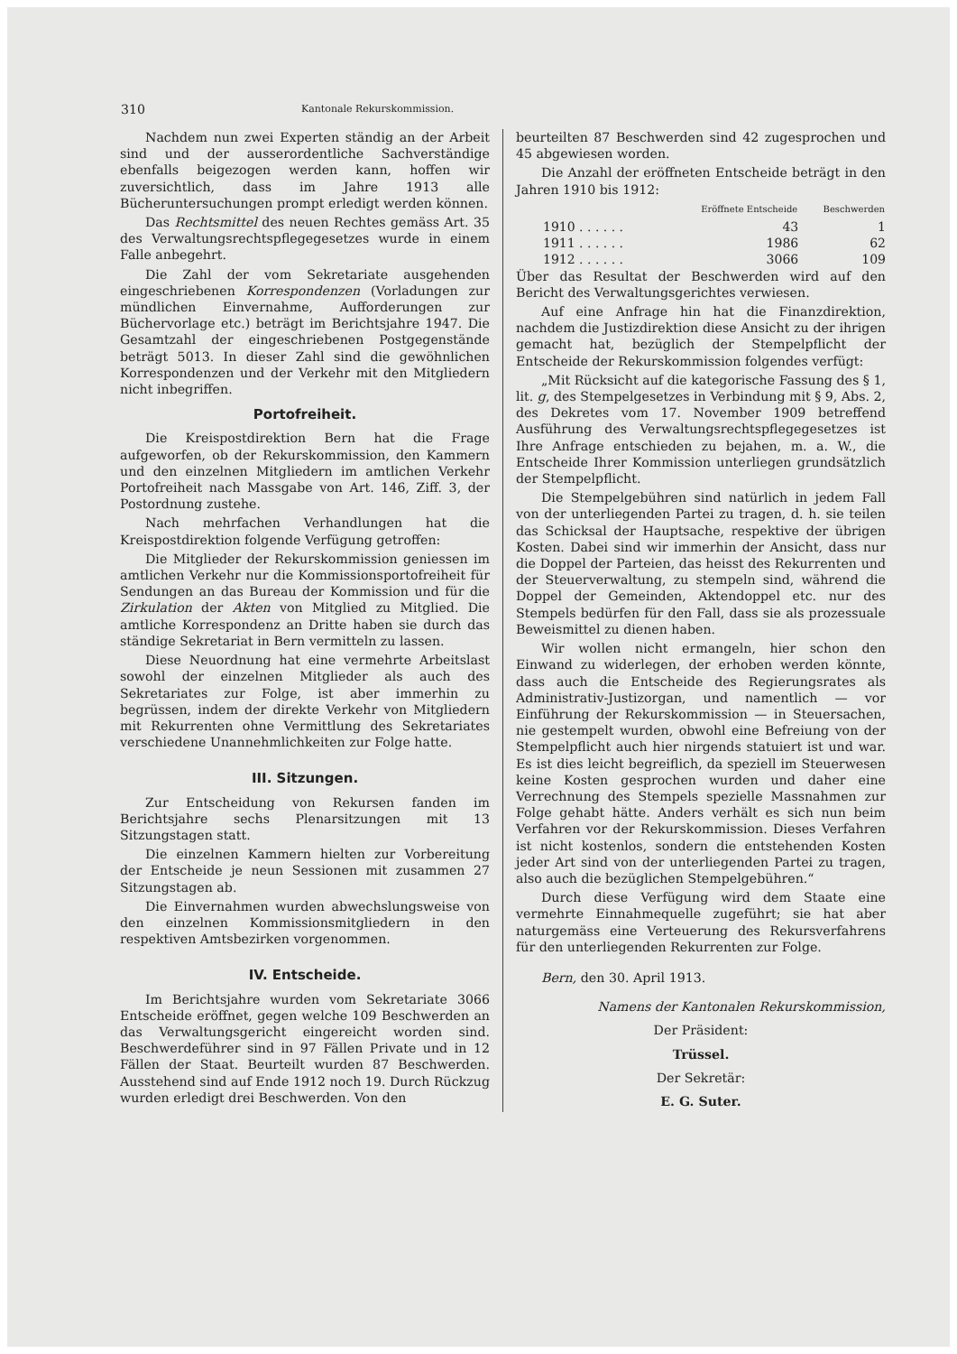310 Kantonale Rekurskommission.
Nachdem nun zwei Experten ständig an der Arbeit sind und der ausserordentliche Sachverständige ebenfalls beigezogen werden kann, hoffen wir zuversichtlich, dass im Jahre 1913 alle Bücheruntersuchungen prompt erledigt werden können.
Das Rechtsmittel des neuen Rechtes gemäss Art. 35 des Verwaltungsrechtspflegegesetzes wurde in einem Falle anbegehrt.
Die Zahl der vom Sekretariate ausgehenden eingeschriebenen Korrespondenzen (Vorladungen zur mündlichen Einvernahme, Aufforderungen zur Büchervorlage etc.) beträgt im Berichtsjahre 1947. Die Gesamtzahl der eingeschriebenen Postgegenstände beträgt 5013. In dieser Zahl sind die gewöhnlichen Korrespondenzen und der Verkehr mit den Mitgliedern nicht inbegriffen.
Portofreiheit.
Die Kreispostdirektion Bern hat die Frage aufgeworfen, ob der Rekurskommission, den Kammern und den einzelnen Mitgliedern im amtlichen Verkehr Portofreiheit nach Massgabe von Art. 146, Ziff. 3, der Postordnung zustehe.
Nach mehrfachen Verhandlungen hat die Kreispostdirektion folgende Verfügung getroffen:
Die Mitglieder der Rekurskommission geniessen im amtlichen Verkehr nur die Kommissionsportofreiheit für Sendungen an das Bureau der Kommission und für die Zirkulation der Akten von Mitglied zu Mitglied. Die amtliche Korrespondenz an Dritte haben sie durch das ständige Sekretariat in Bern vermitteln zu lassen.
Diese Neuordnung hat eine vermehrte Arbeitslast sowohl der einzelnen Mitglieder als auch des Sekretariates zur Folge, ist aber immerhin zu begrüssen, indem der direkte Verkehr von Mitgliedern mit Rekurrenten ohne Vermittlung des Sekretariates verschiedene Unannehmlichkeiten zur Folge hatte.
III. Sitzungen.
Zur Entscheidung von Rekursen fanden im Berichtsjahre sechs Plenarsitzungen mit 13 Sitzungstagen statt.
Die einzelnen Kammern hielten zur Vorbereitung der Entscheide je neun Sessionen mit zusammen 27 Sitzungstagen ab.
Die Einvernahmen wurden abwechslungsweise von den einzelnen Kommissionsmitgliedern in den respektiven Amtsbezirken vorgenommen.
IV. Entscheide.
Im Berichtsjahre wurden vom Sekretariate 3066 Entscheide eröffnet, gegen welche 109 Beschwerden an das Verwaltungsgericht eingereicht worden sind. Beschwerdeführer sind in 97 Fällen Private und in 12 Fällen der Staat. Beurteilt wurden 87 Beschwerden. Ausstehend sind auf Ende 1912 noch 19. Durch Rückzug wurden erledigt drei Beschwerden. Von den
beurteilten 87 Beschwerden sind 42 zugesprochen und 45 abgewiesen worden.
Die Anzahl der eröffneten Entscheide beträgt in den Jahren 1910 bis 1912:
| | Eröffnete Entscheide | Beschwerden |
| --- | --- | --- |
| 1910 . . . . . . | 43 | 1 |
| 1911 . . . . . . | 1986 | 62 |
| 1912 . . . . . . | 3066 | 109 |
Über das Resultat der Beschwerden wird auf den Bericht des Verwaltungsgerichtes verwiesen.
Auf eine Anfrage hin hat die Finanzdirektion, nachdem die Justizdirektion diese Ansicht zu der ihrigen gemacht hat, bezüglich der Stempelpflicht der Entscheide der Rekurskommission folgendes verfügt:
„Mit Rücksicht auf die kategorische Fassung des § 1, lit. g, des Stempelgesetzes in Verbindung mit § 9, Abs. 2, des Dekretes vom 17. November 1909 betreffend Ausführung des Verwaltungsrechtspflegegesetzes ist Ihre Anfrage entschieden zu bejahen, m. a. W., die Entscheide Ihrer Kommission unterliegen grundsätzlich der Stempelpflicht.
Die Stempelgebühren sind natürlich in jedem Fall von der unterliegenden Partei zu tragen, d. h. sie teilen das Schicksal der Hauptsache, respektive der übrigen Kosten. Dabei sind wir immerhin der Ansicht, dass nur die Doppel der Parteien, das heisst des Rekurrenten und der Steuerverwaltung, zu stempeln sind, während die Doppel der Gemeinden, Aktendoppel etc. nur des Stempels bedürfen für den Fall, dass sie als prozessuale Beweismittel zu dienen haben.
Wir wollen nicht ermangeln, hier schon den Einwand zu widerlegen, der erhoben werden könnte, dass auch die Entscheide des Regierungsrates als Administrativ-Justizorgan, und namentlich — vor Einführung der Rekurskommission — in Steuersachen, nie gestempelt wurden, obwohl eine Befreiung von der Stempelpflicht auch hier nirgends statuiert ist und war. Es ist dies leicht begreiflich, da speziell im Steuerwesen keine Kosten gesprochen wurden und daher eine Verrechnung des Stempels spezielle Massnahmen zur Folge gehabt hätte. Anders verhält es sich nun beim Verfahren vor der Rekurskommission. Dieses Verfahren ist nicht kostenlos, sondern die entstehenden Kosten jeder Art sind von der unterliegenden Partei zu tragen, also auch die bezüglichen Stempelgebühren.“
Durch diese Verfügung wird dem Staate eine vermehrte Einnahmequelle zugeführt; sie hat aber naturgemäss eine Verteuerung des Rekursverfahrens für den unterliegenden Rekurrenten zur Folge.
Bern, den 30. April 1913.
Namens der Kantonalen Rekurskommission,
Der Präsident:
Trüssel.
Der Sekretär:
E. G. Suter.